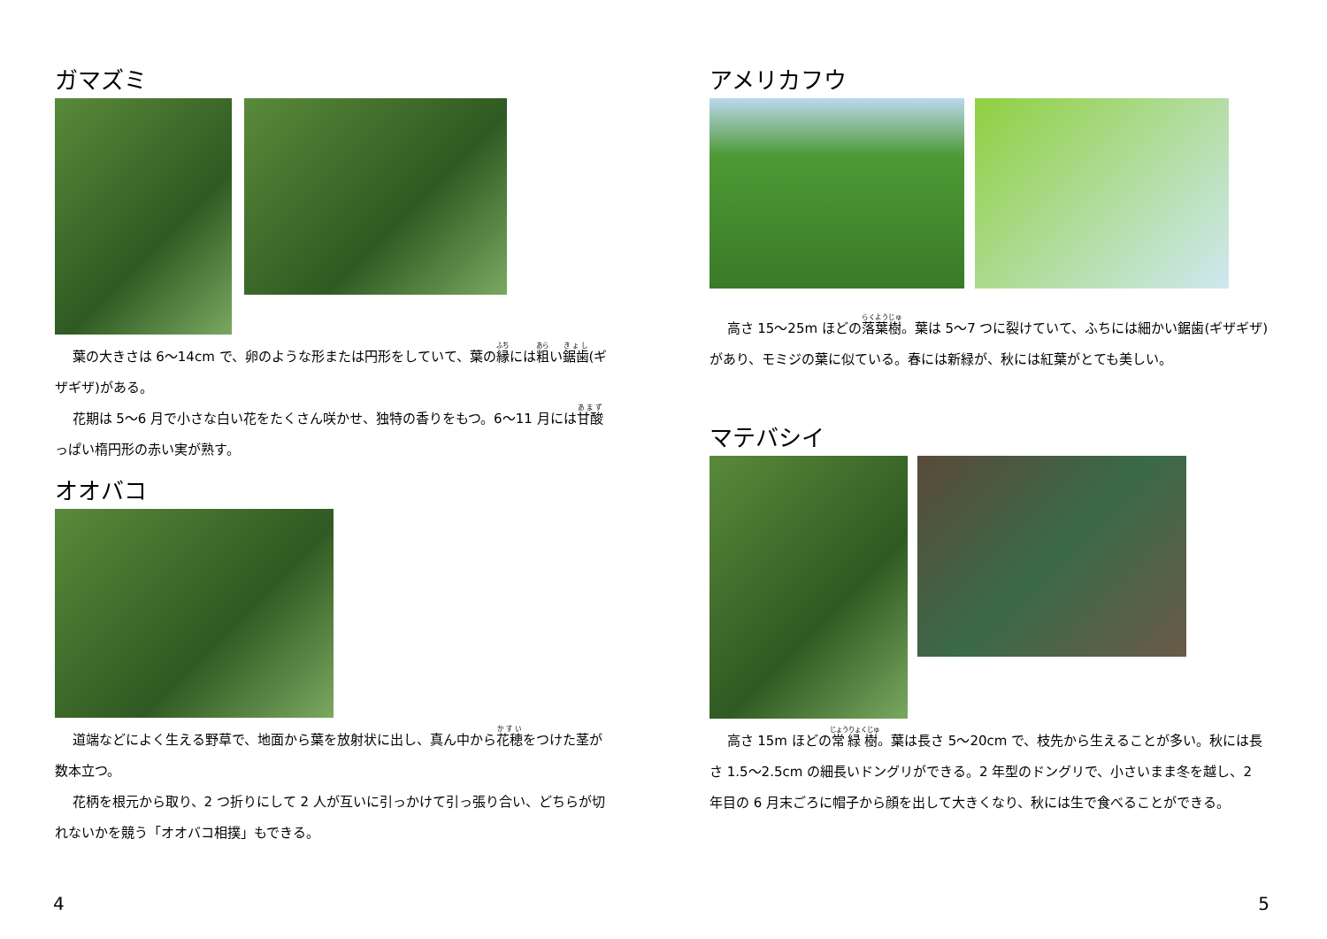ガマズミ
葉の大きさは 6～14cm で、卵のような形または円形をしていて、葉の縁には粗い鋸歯(ギザギザ)がある。
花期は 5～6 月で小さな白い花をたくさん咲かせ、独特の香りをもつ。6～11 月には甘酸っぱい楕円形の赤い実が熟す。
オオバコ
道端などによく生える野草で、地面から葉を放射状に出し、真ん中から花穂をつけた茎が数本立つ。
花柄を根元から取り、2 つ折りにして 2 人が互いに引っかけて引っ張り合い、どちらが切れないかを競う「オオバコ相撲」もできる。
4
アメリカフウ
高さ 15～25m ほどの落葉樹。葉は 5～7 つに裂けていて、ふちには細かい鋸歯(ギザギザ)があり、モミジの葉に似ている。春には新緑が、秋には紅葉がとても美しい。
マテバシイ
高さ 15m ほどの常緑樹。葉は長さ 5～20cm で、枝先から生えることが多い。秋には長さ 1.5～2.5cm の細長いドングリができる。2 年型のドングリで、小さいまま冬を越し、2 年目の 6 月末ごろに帽子から顔を出して大きくなり、秋には生で食べることができる。
5